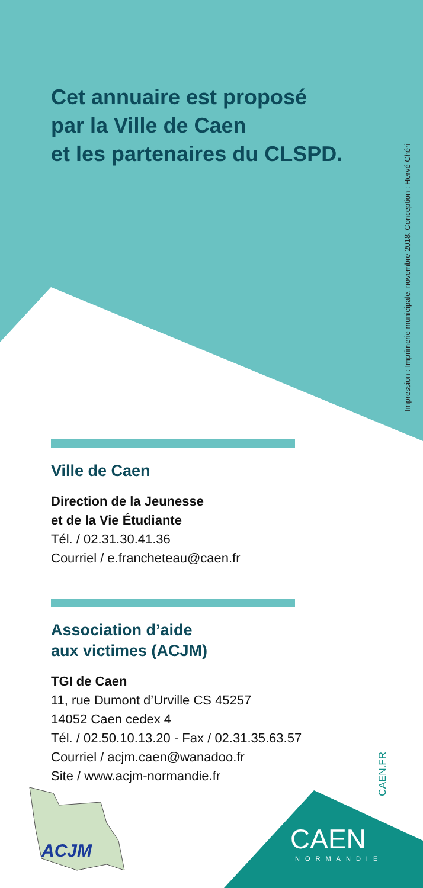Impression : Imprimerie municipale, novembre 2018. Conception : Hervé Chéri
Cet annuaire est proposé
par la Ville de Caen
et les partenaires du CLSPD.
Ville de Caen
Direction de la Jeunesse
et de la Vie Étudiante
Tél. / 02.31.30.41.36
Courriel / e.francheteau@caen.fr
Association d’aide
aux victimes (ACJM)
TGI de Caen
11, rue Dumont d’Urville CS 45257
14052 Caen cedex 4
Tél. / 02.50.10.13.20 - Fax / 02.31.35.63.57
Courriel / acjm.caen@wanadoo.fr
Site / www.acjm-normandie.fr
CAEN.FR
ACJM CAEN
NORMANDIE